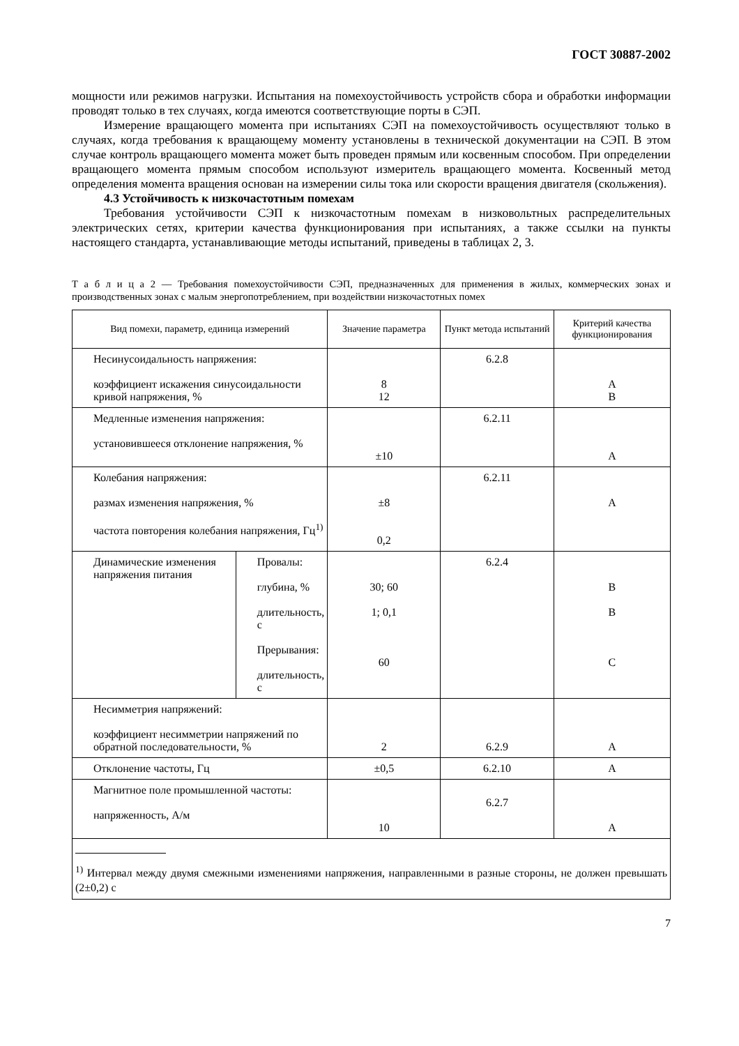ГОСТ 30887-2002
мощности или режимов нагрузки. Испытания на помехоустойчивость устройств сбора и обработки информации проводят только в тех случаях, когда имеются соответствующие порты в СЭП.
Измерение вращающего момента при испытаниях СЭП на помехоустойчивость осуществляют только в случаях, когда требования к вращающему моменту установлены в технической документации на СЭП. В этом случае контроль вращающего момента может быть проведен прямым или косвенным способом. При определении вращающего момента прямым способом используют измеритель вращающего момента. Косвенный метод определения момента вращения основан на измерении силы тока или скорости вращения двигателя (скольжения).
4.3 Устойчивость к низкочастотным помехам
Требования устойчивости СЭП к низкочастотным помехам в низковольтных распределительных электрических сетях, критерии качества функционирования при испытаниях, а также ссылки на пункты настоящего стандарта, устанавливающие методы испытаний, приведены в таблицах 2, 3.
Т а б л и ц а 2 — Требования помехоустойчивости СЭП, предназначенных для применения в жилых, коммерческих зонах и производственных зонах с малым энергопотреблением, при воздействии низкочастотных помех
| Вид помехи, параметр, единица измерений | | Значение параметра | Пункт метода испытаний | Критерий качества функционирования |
| --- | --- | --- | --- | --- |
| Несинусоидальность напряжения: коэффициент искажения синусоидальности кривой напряжения, % | | 8 12 | 6.2.8 | A B |
| Медленные изменения напряжения: установившееся отклонение напряжения, % | | ±10 | 6.2.11 | A |
| Колебания напряжения: размах изменения напряжения, % частота повторения колебания напряжения, Гц<sup>1)</sup> | | ±8 0,2 | 6.2.11 | A |
| Динамические изменения напряжения питания | Провалы: глубина, % длительность, с Прерывания: длительность, с | 30; 60 1; 0,1 60 | 6.2.4 | B B C |
| Несимметрия напряжений: коэффициент несимметрии напряжений по обратной последовательности, % | | 2 | 6.2.9 | A |
| Отклонение частоты, Гц | | ±0,5 | 6.2.10 | A |
| Магнитное поле промышленной частоты: напряженность, А/м | | 10 | 6.2.7 | A |
| <sup>1)</sup> Интервал между двумя смежными изменениями напряжения, направленными в разные стороны, не должен превышать (2±0,2) с | | | | |
7